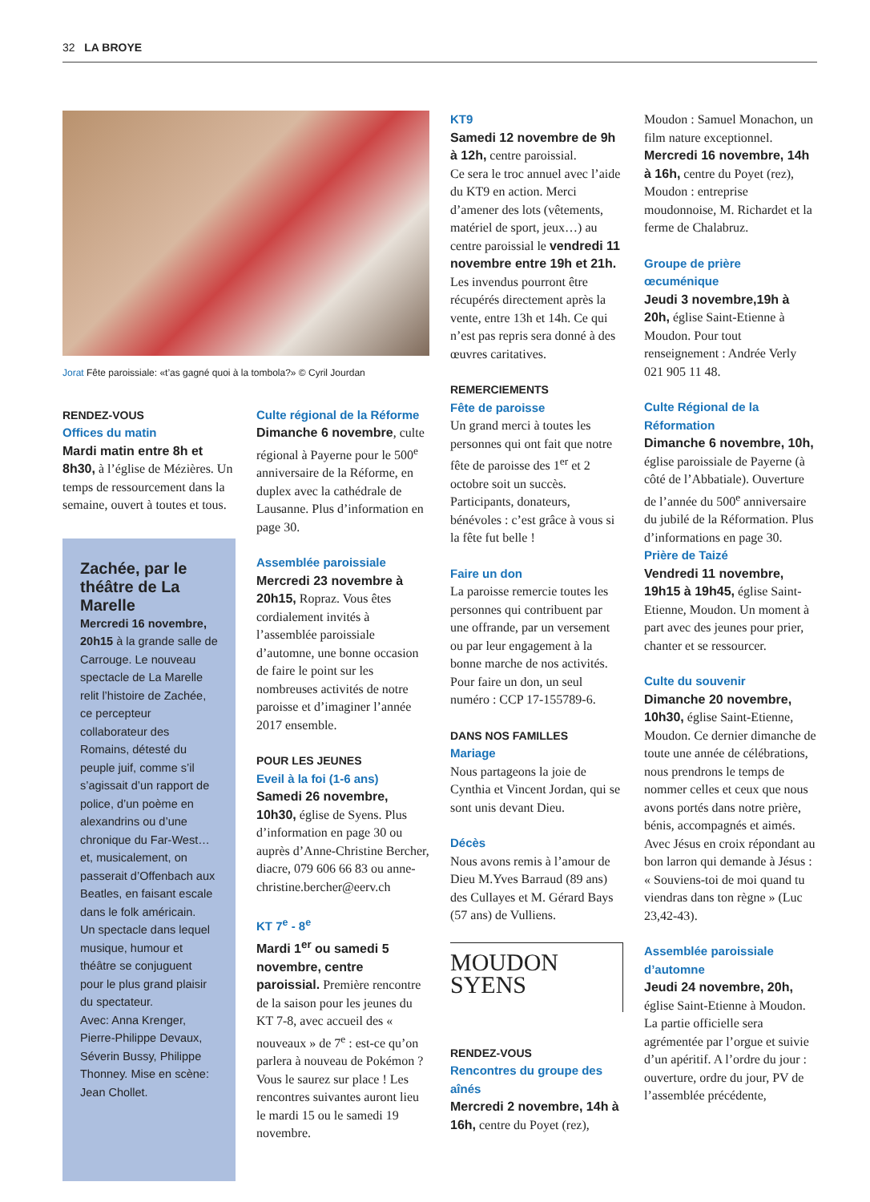32 LA BROYE
Jorat Fête paroissiale: «t’as gagné quoi à la tombola?» © Cyril Jourdan
RENDEZ-VOUS
Offices du matin
Mardi matin entre 8h et 8h30, à l’église de Mézières. Un temps de ressourcement dans la semaine, ouvert à toutes et tous.
Zachée, par le théâtre de La Marelle
Mercredi 16 novembre, 20h15 à la grande salle de Carrouge. Le nouveau spectacle de La Marelle relit l’histoire de Zachée, ce percepteur collaborateur des Romains, détesté du peuple juif, comme s’il s’agissait d’un rapport de police, d’un poème en alexandrins ou d’une chronique du Far-West… et, musicalement, on passerait d’Offenbach aux Beatles, en faisant escale dans le folk américain.
Un spectacle dans lequel musique, humour et théâtre se conjuguent pour le plus grand plaisir du spectateur.
Avec: Anna Krenger, Pierre-Philippe Devaux, Séverin Bussy, Philippe Thonney. Mise en scène: Jean Chollet.
Culte régional de la Réforme
Dimanche 6 novembre, culte régional à Payerne pour le 500<sup>e</sup> anniversaire de la Réforme, en duplex avec la cathédrale de Lausanne. Plus d’information en page 30.
Assemblée paroissiale
Mercredi 23 novembre à 20h15, Ropraz. Vous êtes cordialement invités à l’assemblée paroissiale d’automne, une bonne occasion de faire le point sur les nombreuses activités de notre paroisse et d’imaginer l’année 2017 ensemble.
POUR LES JEUNES
Eveil à la foi (1-6 ans)
Samedi 26 novembre, 10h30, église de Syens. Plus d’information en page 30 ou auprès d’Anne-Christine Bercher, diacre, 079 606 66 83 ou anne-christine.bercher@eerv.ch
KT 7<sup>e</sup> - 8<sup>e</sup>
Mardi 1<sup>er</sup> ou samedi 5 novembre, centre paroissial. Première rencontre de la saison pour les jeunes du KT 7-8, avec accueil des « nouveaux » de 7<sup>e</sup> : est-ce qu’on parlera à nouveau de Pokémon ? Vous le saurez sur place ! Les rencontres suivantes auront lieu le mardi 15 ou le samedi 19 novembre.
KT9
Samedi 12 novembre de 9h à 12h, centre paroissial.
Ce sera le troc annuel avec l’aide du KT9 en action. Merci d’amener des lots (vêtements, matériel de sport, jeux…) au centre paroissial le vendredi 11 novembre entre 19h et 21h. Les invendus pourront être récupérés directement après la vente, entre 13h et 14h. Ce qui n’est pas repris sera donné à des œuvres caritatives.
REMERCIEMENTS
Fête de paroisse
Un grand merci à toutes les personnes qui ont fait que notre fête de paroisse des 1<sup>er</sup> et 2 octobre soit un succès. Participants, donateurs, bénévoles : c’est grâce à vous si la fête fut belle !
Faire un don
La paroisse remercie toutes les personnes qui contribuent par une offrande, par un versement ou par leur engagement à la bonne marche de nos activités.
Pour faire un don, un seul numéro : CCP 17-155789-6.
DANS NOS FAMILLES
Mariage
Nous partageons la joie de Cynthia et Vincent Jordan, qui se sont unis devant Dieu.
Décès
Nous avons remis à l’amour de Dieu M.Yves Barraud (89 ans) des Cullayes et M. Gérard Bays (57 ans) de Vulliens.
MOUDON
SYENS
RENDEZ-VOUS
Rencontres du groupe des aînés
Mercredi 2 novembre, 14h à 16h, centre du Poyet (rez),
Moudon : Samuel Monachon, un film nature exceptionnel.
Mercredi 16 novembre, 14h à 16h, centre du Poyet (rez), Moudon : entreprise moudonnoise, M. Richardet et la ferme de Chalabruz.
Groupe de prière œcuménique
Jeudi 3 novembre,19h à 20h, église Saint-Etienne à Moudon. Pour tout renseignement : Andrée Verly 021 905 11 48.
Culte Régional de la Réformation
Dimanche 6 novembre, 10h, église paroissiale de Payerne (à côté de l’Abbatiale). Ouverture de l’année du 500<sup>e</sup> anniversaire du jubilé de la Réformation. Plus d’informations en page 30.
Prière de Taizé
Vendredi 11 novembre, 19h15 à 19h45, église Saint-Etienne, Moudon. Un moment à part avec des jeunes pour prier, chanter et se ressourcer.
Culte du souvenir
Dimanche 20 novembre, 10h30, église Saint-Etienne, Moudon. Ce dernier dimanche de toute une année de célébrations, nous prendrons le temps de nommer celles et ceux que nous avons portés dans notre prière, bénis, accompagnés et aimés. Avec Jésus en croix répondant au bon larron qui demande à Jésus : « Souviens-toi de moi quand tu viendras dans ton règne » (Luc 23,42-43).
Assemblée paroissiale d’automne
Jeudi 24 novembre, 20h, église Saint-Etienne à Moudon. La partie officielle sera agrémentée par l’orgue et suivie d’un apéritif. A l’ordre du jour : ouverture, ordre du jour, PV de l’assemblée précédente,